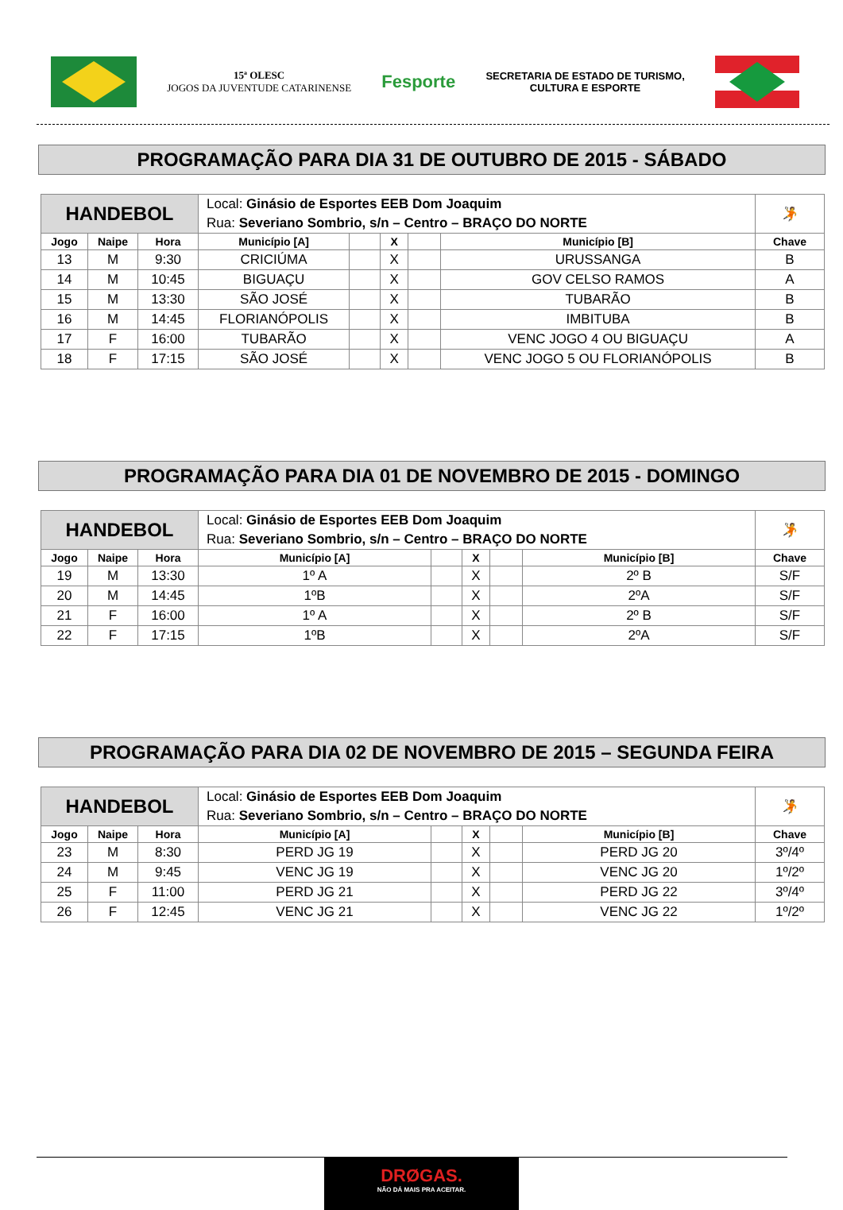15ª OLESC
JOGOS DA JUVENTUDE CATARINENSE
Fesporte
SECRETARIA DE ESTADO DE TURISMO,
CULTURA E ESPORTE
PROGRAMAÇÃO PARA DIA 31 DE OUTUBRO DE 2015 - SÁBADO
| HANDEBOL | | | Local: Ginásio de Esportes EEB Dom Joaquim Rua: Severiano Sombrio, s/n – Centro – BRAÇO DO NORTE | | | | | 🤾 |
| Jogo | Naipe | Hora | Município [A] | | X | | Município [B] | Chave |
| 13 | M | 9:30 | CRICIÚMA | | X | | URUSSANGA | B |
| 14 | M | 10:45 | BIGUAÇU | | X | | GOV CELSO RAMOS | A |
| 15 | M | 13:30 | SÃO JOSÉ | | X | | TUBARÃO | B |
| 16 | M | 14:45 | FLORIANÓPOLIS | | X | | IMBITUBA | B |
| 17 | F | 16:00 | TUBARÃO | | X | | VENC JOGO 4 OU BIGUAÇU | A |
| 18 | F | 17:15 | SÃO JOSÉ | | X | | VENC JOGO 5 OU FLORIANÓPOLIS | B |
PROGRAMAÇÃO PARA DIA 01 DE NOVEMBRO DE 2015 - DOMINGO
| HANDEBOL | | | Local: Ginásio de Esportes EEB Dom Joaquim Rua: Severiano Sombrio, s/n – Centro – BRAÇO DO NORTE | | | | | 🤾 |
| Jogo | Naipe | Hora | Município [A] | | X | | Município [B] | Chave |
| 19 | M | 13:30 | 1º A | | X | | 2º B | S/F |
| 20 | M | 14:45 | 1ºB | | X | | 2ºA | S/F |
| 21 | F | 16:00 | 1º A | | X | | 2º B | S/F |
| 22 | F | 17:15 | 1ºB | | X | | 2ºA | S/F |
PROGRAMAÇÃO PARA DIA 02 DE NOVEMBRO DE 2015 – SEGUNDA FEIRA
| HANDEBOL | | | Local: Ginásio de Esportes EEB Dom Joaquim Rua: Severiano Sombrio, s/n – Centro – BRAÇO DO NORTE | | | | | 🤾 |
| Jogo | Naipe | Hora | Município [A] | | X | | Município [B] | Chave |
| 23 | M | 8:30 | PERD JG 19 | | X | | PERD JG 20 | 3º/4º |
| 24 | M | 9:45 | VENC JG 19 | | X | | VENC JG 20 | 1º/2º |
| 25 | F | 11:00 | PERD JG 21 | | X | | PERD JG 22 | 3º/4º |
| 26 | F | 12:45 | VENC JG 21 | | X | | VENC JG 22 | 1º/2º |
DRØGAS.
NÃO DÁ MAIS PRA ACEITAR.